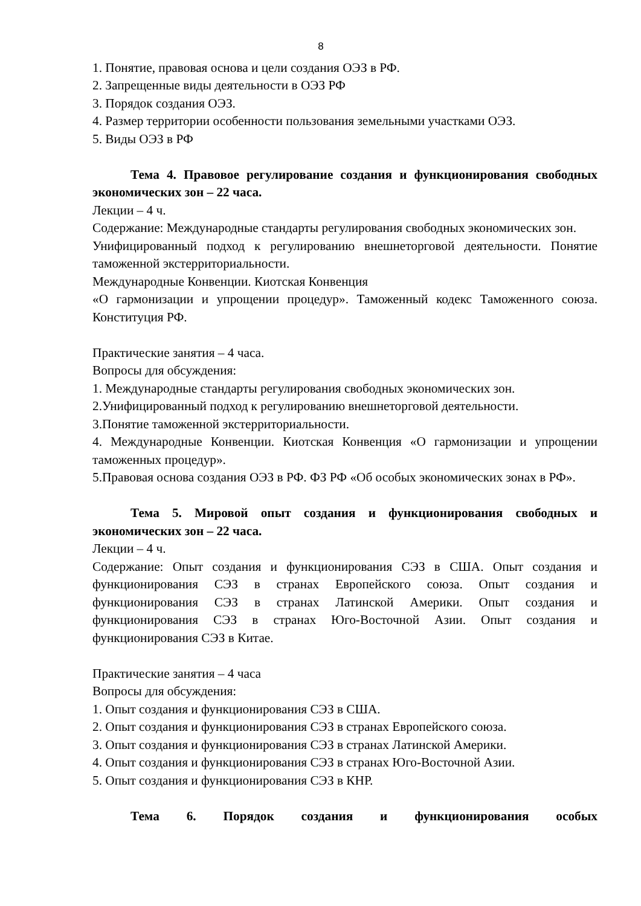8
1. Понятие, правовая основа и цели создания ОЭЗ в РФ.
2. Запрещенные виды деятельности в ОЭЗ РФ
3. Порядок создания ОЭЗ.
4. Размер территории особенности пользования земельными участками ОЭЗ.
5. Виды ОЭЗ в РФ
Тема 4. Правовое регулирование создания и функционирования свободных экономических зон – 22 часа.
Лекции – 4 ч.
Содержание: Международные стандарты регулирования свободных экономических зон.
Унифицированный подход к регулированию внешнеторговой деятельности. Понятие таможенной экстерриториальности.
Международные Конвенции. Киотская Конвенция
«О гармонизации и упрощении процедур». Таможенный кодекс Таможенного союза. Конституция РФ.
Практические занятия – 4 часа.
Вопросы для обсуждения:
1. Международные стандарты регулирования свободных экономических зон.
2.Унифицированный подход к регулированию внешнеторговой деятельности.
3.Понятие таможенной экстерриториальности.
4. Международные Конвенции. Киотская Конвенция «О гармонизации и упрощении таможенных процедур».
5.Правовая основа создания ОЭЗ в РФ. ФЗ РФ «Об особых экономических зонах в РФ».
Тема 5. Мировой опыт создания и функционирования свободных и экономических зон – 22 часа.
Лекции – 4 ч.
Содержание: Опыт создания и функционирования СЭЗ в США. Опыт создания и функционирования СЭЗ в странах Европейского союза. Опыт создания и функционирования СЭЗ в странах Латинской Америки. Опыт создания и функционирования СЭЗ в странах Юго-Восточной Азии. Опыт создания и функционирования СЭЗ в Китае.
Практические занятия – 4 часа
Вопросы для обсуждения:
1. Опыт создания и функционирования СЭЗ в США.
2. Опыт создания и функционирования СЭЗ в странах Европейского союза.
3. Опыт создания и функционирования СЭЗ в странах Латинской Америки.
4. Опыт создания и функционирования СЭЗ в странах Юго-Восточной Азии.
5. Опыт создания и функционирования СЭЗ в КНР.
Тема 6. Порядок создания и функционирования особых